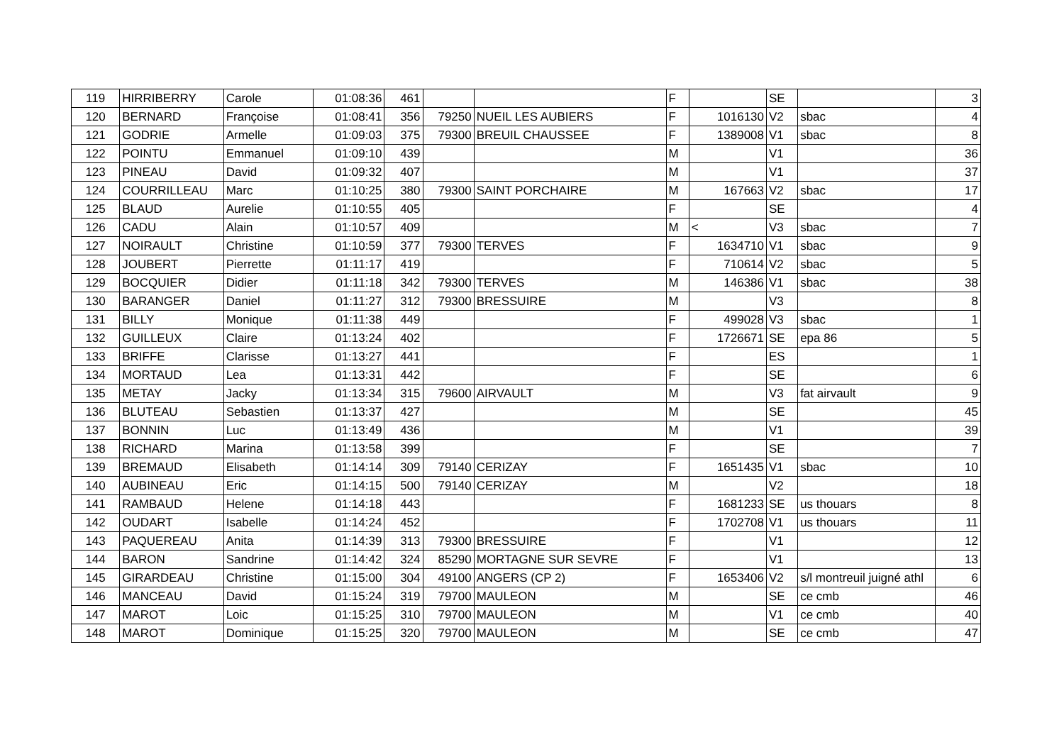| 119 | HIRRIBERRY | Carole | 01:08:36 | 461 | | | F | | SE | | 3 |
| 120 | BERNARD | Françoise | 01:08:41 | 356 | 79250 | NUEIL LES AUBIERS | F | 1016130 | V2 | sbac | 4 |
| 121 | GODRIE | Armelle | 01:09:03 | 375 | 79300 | BREUIL CHAUSSEE | F | 1389008 | V1 | sbac | 8 |
| 122 | POINTU | Emmanuel | 01:09:10 | 439 | | | M | | V1 | | 36 |
| 123 | PINEAU | David | 01:09:32 | 407 | | | M | | V1 | | 37 |
| 124 | COURRILLEAU | Marc | 01:10:25 | 380 | 79300 | SAINT PORCHAIRE | M | 167663 | V2 | sbac | 17 |
| 125 | BLAUD | Aurelie | 01:10:55 | 405 | | | F | | SE | | 4 |
| 126 | CADU | Alain | 01:10:57 | 409 | | | M | < | V3 | sbac | 7 |
| 127 | NOIRAULT | Christine | 01:10:59 | 377 | 79300 | TERVES | F | 1634710 | V1 | sbac | 9 |
| 128 | JOUBERT | Pierrette | 01:11:17 | 419 | | | F | 710614 | V2 | sbac | 5 |
| 129 | BOCQUIER | Didier | 01:11:18 | 342 | 79300 | TERVES | M | 146386 | V1 | sbac | 38 |
| 130 | BARANGER | Daniel | 01:11:27 | 312 | 79300 | BRESSUIRE | M | | V3 | | 8 |
| 131 | BILLY | Monique | 01:11:38 | 449 | | | F | 499028 | V3 | sbac | 1 |
| 132 | GUILLEUX | Claire | 01:13:24 | 402 | | | F | 1726671 | SE | epa 86 | 5 |
| 133 | BRIFFE | Clarisse | 01:13:27 | 441 | | | F | | ES | | 1 |
| 134 | MORTAUD | Lea | 01:13:31 | 442 | | | F | | SE | | 6 |
| 135 | METAY | Jacky | 01:13:34 | 315 | 79600 | AIRVAULT | M | | V3 | fat airvault | 9 |
| 136 | BLUTEAU | Sebastien | 01:13:37 | 427 | | | M | | SE | | 45 |
| 137 | BONNIN | Luc | 01:13:49 | 436 | | | M | | V1 | | 39 |
| 138 | RICHARD | Marina | 01:13:58 | 399 | | | F | | SE | | 7 |
| 139 | BREMAUD | Elisabeth | 01:14:14 | 309 | 79140 | CERIZAY | F | 1651435 | V1 | sbac | 10 |
| 140 | AUBINEAU | Eric | 01:14:15 | 500 | 79140 | CERIZAY | M | | V2 | | 18 |
| 141 | RAMBAUD | Helene | 01:14:18 | 443 | | | F | 1681233 | SE | us thouars | 8 |
| 142 | OUDART | Isabelle | 01:14:24 | 452 | | | F | 1702708 | V1 | us thouars | 11 |
| 143 | PAQUEREAU | Anita | 01:14:39 | 313 | 79300 | BRESSUIRE | F | | V1 | | 12 |
| 144 | BARON | Sandrine | 01:14:42 | 324 | 85290 | MORTAGNE SUR SEVRE | F | | V1 | | 13 |
| 145 | GIRARDEAU | Christine | 01:15:00 | 304 | 49100 | ANGERS (CP 2) | F | 1653406 | V2 | s/l montreuil juigné athl | 6 |
| 146 | MANCEAU | David | 01:15:24 | 319 | 79700 | MAULEON | M | | SE | ce cmb | 46 |
| 147 | MAROT | Loic | 01:15:25 | 310 | 79700 | MAULEON | M | | V1 | ce cmb | 40 |
| 148 | MAROT | Dominique | 01:15:25 | 320 | 79700 | MAULEON | M | | SE | ce cmb | 47 |